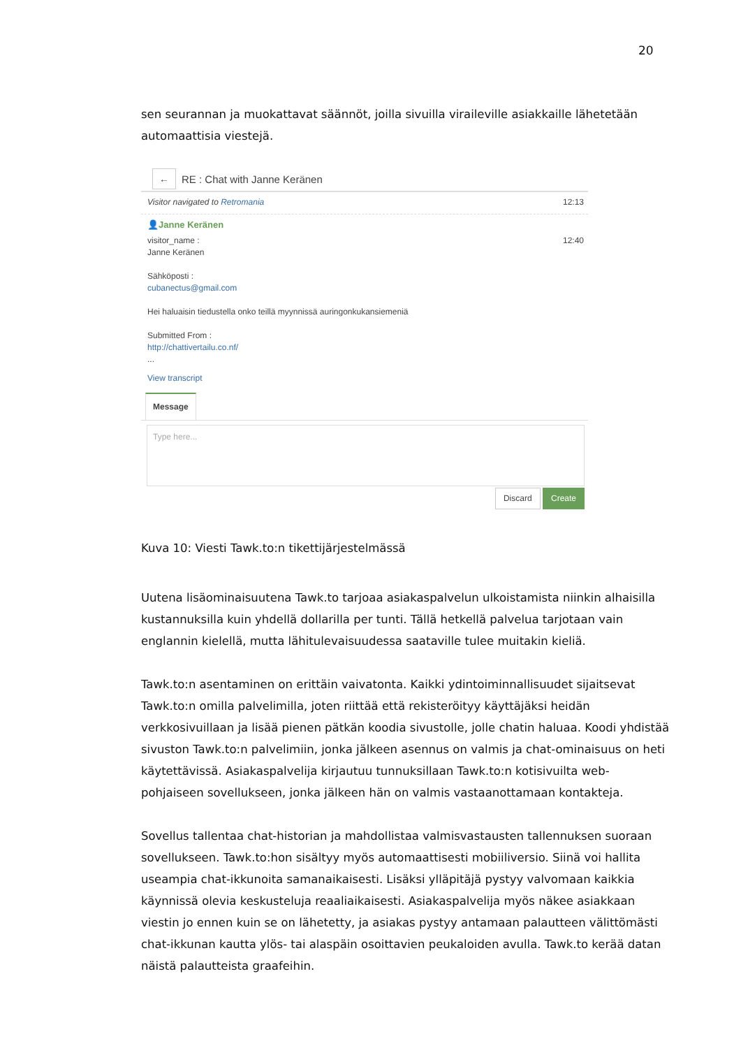20
sen seurannan ja muokattavat säännöt, joilla sivuilla viraileville asiakkaille lähetetään automaattisia viestejä.
←
RE : Chat with Janne Keränen
Visitor navigated to Retromania 12:13
👤Janne Keränen
visitor_name :
Janne Keränen 12:40
Sähköposti :
cubanectus@gmail.com
Hei haluaisin tiedustella onko teillä myynnissä auringonkukansiemeniä
Submitted From :
http://chattivertailu.co.nf/
...
View transcript
Message
Type here...
Discard Create
Kuva 10: Viesti Tawk.to:n tikettijärjestelmässä
Uutena lisäominaisuutena Tawk.to tarjoaa asiakaspalvelun ulkoistamista niinkin alhaisilla kustannuksilla kuin yhdellä dollarilla per tunti. Tällä hetkellä palvelua tarjotaan vain englannin kielellä, mutta lähitulevaisuudessa saataville tulee muitakin kieliä.
Tawk.to:n asentaminen on erittäin vaivatonta. Kaikki ydintoiminnallisuudet sijaitsevat Tawk.to:n omilla palvelimilla, joten riittää että rekisteröityy käyttäjäksi heidän verkkosivuillaan ja lisää pienen pätkän koodia sivustolle, jolle chatin haluaa. Koodi yhdistää sivuston Tawk.to:n palvelimiin, jonka jälkeen asennus on valmis ja chat-ominaisuus on heti käytettävissä. Asiakaspalvelija kirjautuu tunnuksillaan Tawk.to:n kotisivuilta web-pohjaiseen sovellukseen, jonka jälkeen hän on valmis vastaanottamaan kontakteja.
Sovellus tallentaa chat-historian ja mahdollistaa valmisvastausten tallennuksen suoraan sovellukseen. Tawk.to:hon sisältyy myös automaattisesti mobiiliversio. Siinä voi hallita useampia chat-ikkunoita samanaikaisesti. Lisäksi ylläpitäjä pystyy valvomaan kaikkia käynnissä olevia keskusteluja reaaliaikaisesti. Asiakaspalvelija myös näkee asiakkaan viestin jo ennen kuin se on lähetetty, ja asiakas pystyy antamaan palautteen välittömästi chat-ikkunan kautta ylös- tai alaspäin osoittavien peukaloiden avulla. Tawk.to kerää datan näistä palautteista graafeihin.